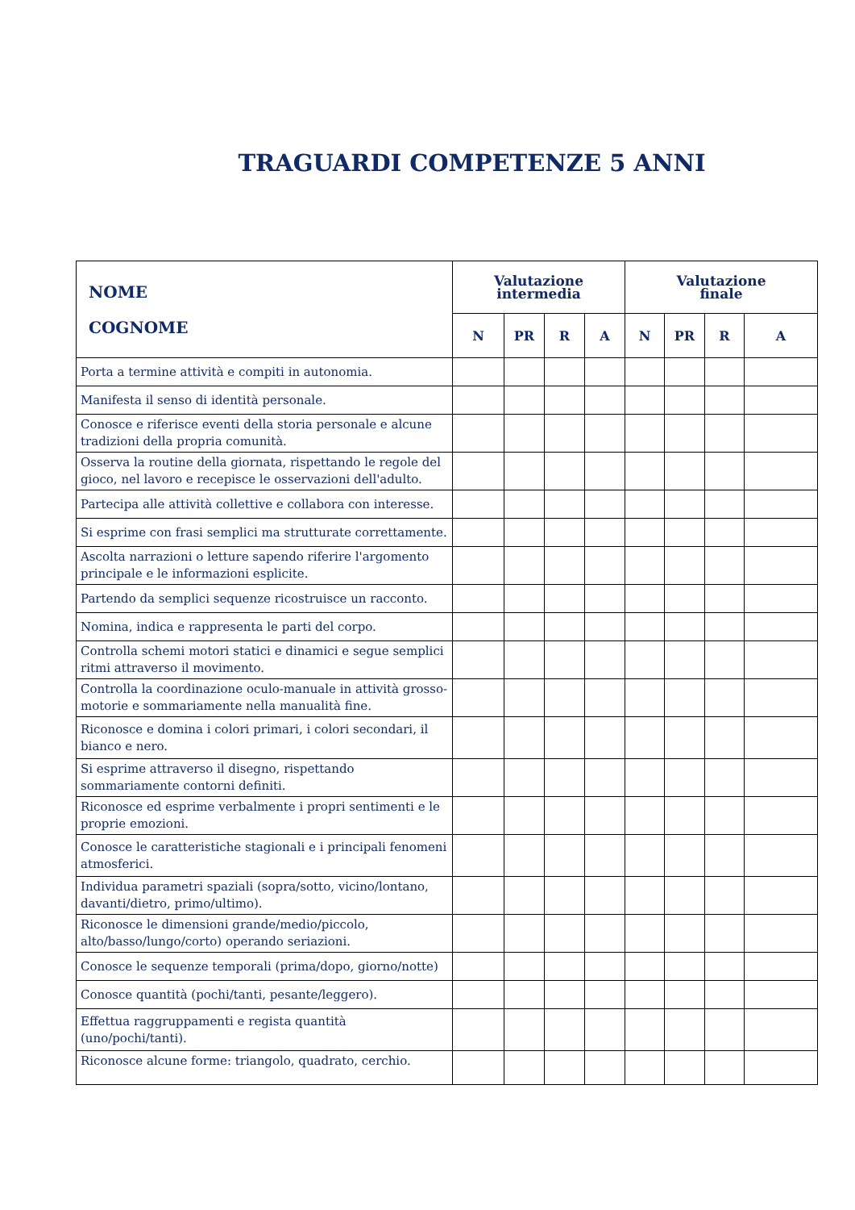TRAGUARDI COMPETENZE 5 ANNI
| NOME COGNOME | Valutazione intermedia | | | | Valutazione finale | | | |
| --- | --- | --- | --- | --- | --- | --- | --- | --- |
| | N | PR | R | A | N | PR | R | A |
| Porta a termine attività e compiti in autonomia. | | | | | | | | |
| Manifesta il senso di identità personale. | | | | | | | | |
| Conosce e riferisce eventi della storia personale e alcune tradizioni della propria comunità. | | | | | | | | |
| Osserva la routine della giornata, rispettando le regole del gioco, nel lavoro e recepisce le osservazioni dell'adulto. | | | | | | | | |
| Partecipa alle attività collettive e collabora con interesse. | | | | | | | | |
| Si esprime con frasi semplici ma strutturate correttamente. | | | | | | | | |
| Ascolta narrazioni o letture sapendo riferire l'argomento principale e le informazioni esplicite. | | | | | | | | |
| Partendo da semplici sequenze ricostruisce un racconto. | | | | | | | | |
| Nomina, indica e rappresenta le parti del corpo. | | | | | | | | |
| Controlla schemi motori statici e dinamici e segue semplici ritmi attraverso il movimento. | | | | | | | | |
| Controlla la coordinazione oculo-manuale in attività grosso-motorie e sommariamente nella manualità fine. | | | | | | | | |
| Riconosce e domina i colori primari, i colori secondari, il bianco e nero. | | | | | | | | |
| Si esprime attraverso il disegno, rispettando sommariamente contorni definiti. | | | | | | | | |
| Riconosce ed esprime verbalmente i propri sentimenti e le proprie emozioni. | | | | | | | | |
| Conosce le caratteristiche stagionali e i principali fenomeni atmosferici. | | | | | | | | |
| Individua parametri spaziali (sopra/sotto, vicino/lontano, davanti/dietro, primo/ultimo). | | | | | | | | |
| Riconosce le dimensioni grande/medio/piccolo, alto/basso/lungo/corto) operando seriazioni. | | | | | | | | |
| Conosce le sequenze temporali (prima/dopo, giorno/notte) | | | | | | | | |
| Conosce quantità (pochi/tanti, pesante/leggero). | | | | | | | | |
| Effettua raggruppamenti e regista quantità (uno/pochi/tanti). | | | | | | | | |
| Riconosce alcune forme: triangolo, quadrato, cerchio. | | | | | | | | |